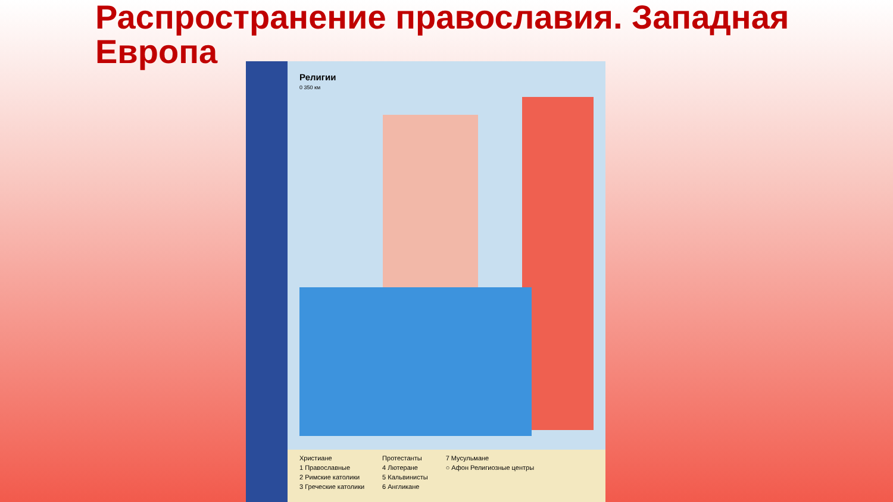Распространение православия. Западная Европа
Религии
0 350 км
Христиане
1 Православные
2 Римские католики
3 Греческие католики
Протестанты
4 Лютеране
5 Кальвинисты
6 Англикане
7 Мусульмане
○ Афон Религиозные центры